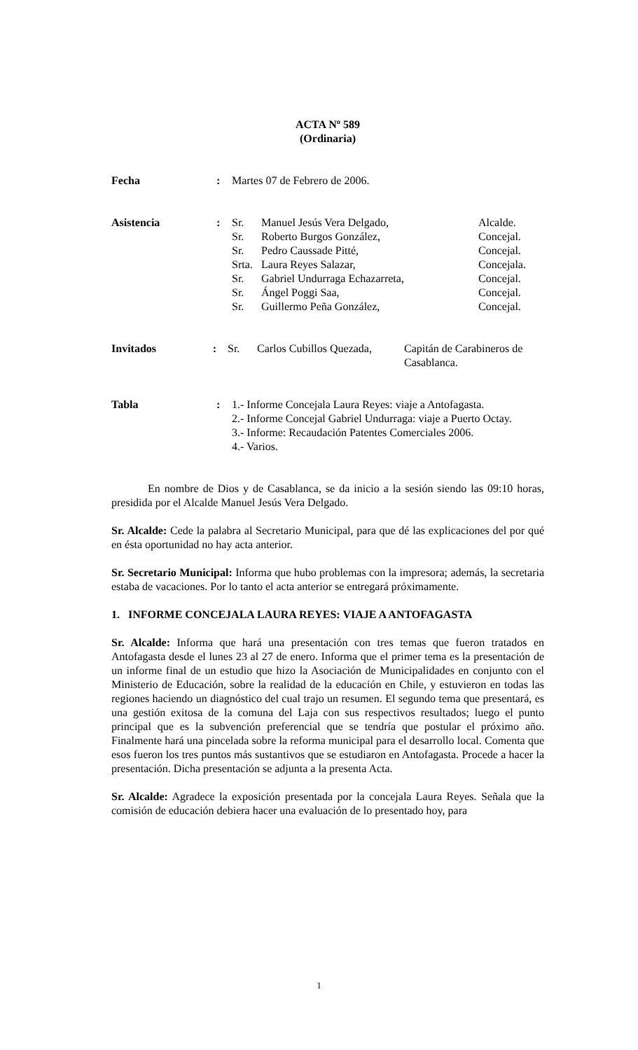ACTA Nº 589
(Ordinaria)
Fecha : Martes 07 de Febrero de 2006.
Asistencia : Sr. Manuel Jesús Vera Delgado, Alcalde.
Sr. Roberto Burgos González, Concejal.
Sr. Pedro Caussade Pitté, Concejal.
Srta.
Laura Reyes Salazar, Concejala.
Sr. Gabriel Undurraga Echazarreta, Concejal.
Sr. Ángel Poggi Saa, Concejal.
Sr. Guillermo Peña González, Concejal.
Invitados : Sr. Carlos Cubillos Quezada,
Capitán de Carabineros de Casablanca.
Tabla : 1.- Informe Concejala Laura Reyes: viaje a Antofagasta.
2.- Informe Concejal Gabriel Undurraga: viaje a Puerto Octay.
3.- Informe: Recaudación Patentes Comerciales 2006.
4.- Varios.
En nombre de Dios y de Casablanca, se da inicio a la sesión siendo las 09:10 horas, presidida por el Alcalde Manuel Jesús Vera Delgado.
Sr. Alcalde: Cede la palabra al Secretario Municipal, para que dé las explicaciones del por qué en ésta oportunidad no hay acta anterior.
Sr. Secretario Municipal: Informa que hubo problemas con la impresora; además, la secretaria estaba de vacaciones. Por lo tanto el acta anterior se entregará próximamente.
1. INFORME CONCEJALA LAURA REYES: VIAJE A ANTOFAGASTA
Sr. Alcalde: Informa que hará una presentación con tres temas que fueron tratados en Antofagasta desde el lunes 23 al 27 de enero. Informa que el primer tema es la presentación de un informe final de un estudio que hizo la Asociación de Municipalidades en conjunto con el Ministerio de Educación, sobre la realidad de la educación en Chile, y estuvieron en todas las regiones haciendo un diagnóstico del cual trajo un resumen. El segundo tema que presentará, es una gestión exitosa de la comuna del Laja con sus respectivos resultados; luego el punto principal que es la subvención preferencial que se tendría que postular el próximo año. Finalmente hará una pincelada sobre la reforma municipal para el desarrollo local. Comenta que esos fueron los tres puntos más sustantivos que se estudiaron en Antofagasta. Procede a hacer la presentación. Dicha presentación se adjunta a la presenta Acta.
Sr. Alcalde: Agradece la exposición presentada por la concejala Laura Reyes. Señala que la comisión de educación debiera hacer una evaluación de lo presentado hoy, para
1